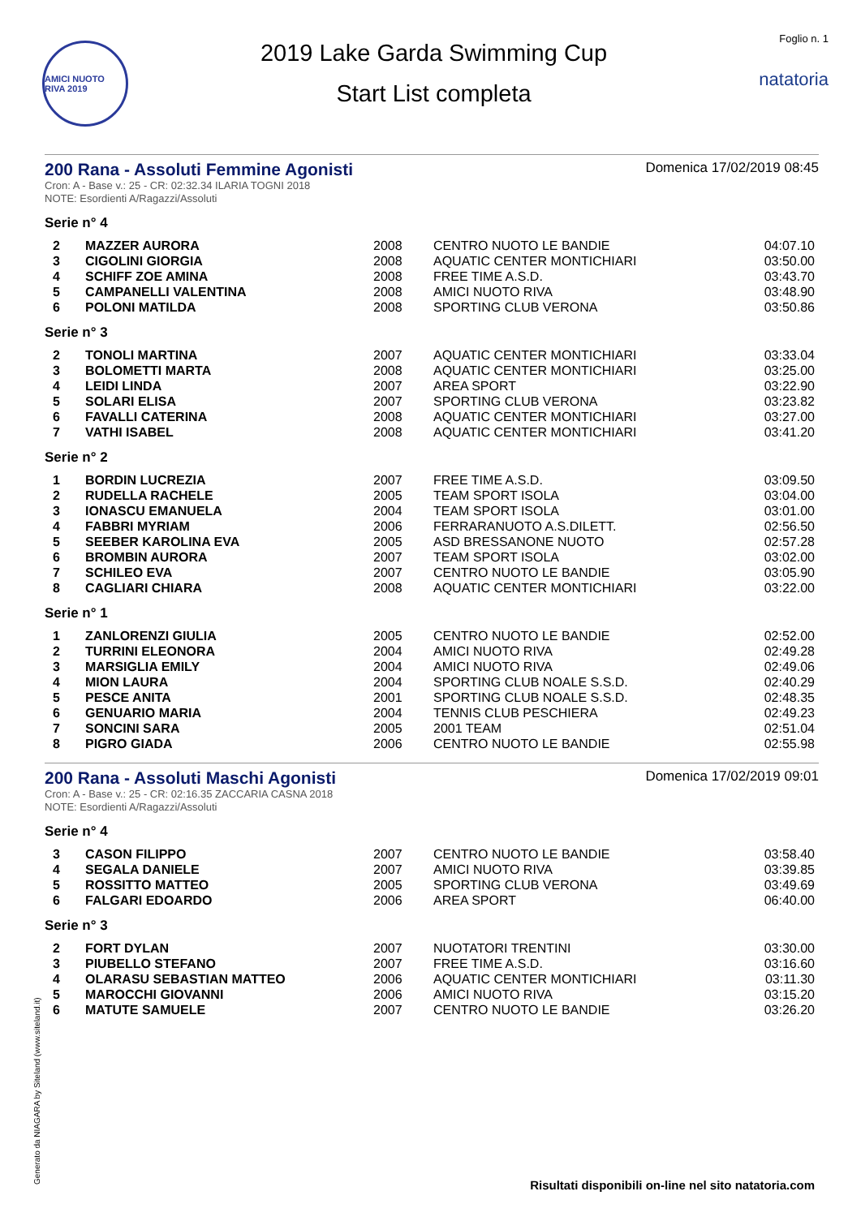AMICI NUOTO RIVA 2019
2019 Lake Garda Swimming Cup
Start List completa
Foglio n. 1
natatoria
200 Rana - Assoluti Femmine Agonisti
Domenica 17/02/2019 08:45
Cron: A - Base v.: 25 - CR: 02:32.34 ILARIA TOGNI 2018
NOTE: Esordienti A/Ragazzi/Assoluti
Serie n° 4
| 2 | MAZZER AURORA | 2008 | CENTRO NUOTO LE BANDIE | 04:07.10 |
| 3 | CIGOLINI GIORGIA | 2008 | AQUATIC CENTER MONTICHIARI | 03:50.00 |
| 4 | SCHIFF ZOE AMINA | 2008 | FREE TIME A.S.D. | 03:43.70 |
| 5 | CAMPANELLI VALENTINA | 2008 | AMICI NUOTO RIVA | 03:48.90 |
| 6 | POLONI MATILDA | 2008 | SPORTING CLUB VERONA | 03:50.86 |
Serie n° 3
| 2 | TONOLI MARTINA | 2007 | AQUATIC CENTER MONTICHIARI | 03:33.04 |
| 3 | BOLOMETTI MARTA | 2008 | AQUATIC CENTER MONTICHIARI | 03:25.00 |
| 4 | LEIDI LINDA | 2007 | AREA SPORT | 03:22.90 |
| 5 | SOLARI ELISA | 2007 | SPORTING CLUB VERONA | 03:23.82 |
| 6 | FAVALLI CATERINA | 2008 | AQUATIC CENTER MONTICHIARI | 03:27.00 |
| 7 | VATHI ISABEL | 2008 | AQUATIC CENTER MONTICHIARI | 03:41.20 |
Serie n° 2
| 1 | BORDIN LUCREZIA | 2007 | FREE TIME A.S.D. | 03:09.50 |
| 2 | RUDELLA RACHELE | 2005 | TEAM SPORT ISOLA | 03:04.00 |
| 3 | IONASCU EMANUELA | 2004 | TEAM SPORT ISOLA | 03:01.00 |
| 4 | FABBRI MYRIAM | 2006 | FERRARANUOTO A.S.DILETT. | 02:56.50 |
| 5 | SEEBER KAROLINA EVA | 2005 | ASD BRESSANONE NUOTO | 02:57.28 |
| 6 | BROMBIN AURORA | 2007 | TEAM SPORT ISOLA | 03:02.00 |
| 7 | SCHILEO EVA | 2007 | CENTRO NUOTO LE BANDIE | 03:05.90 |
| 8 | CAGLIARI CHIARA | 2008 | AQUATIC CENTER MONTICHIARI | 03:22.00 |
Serie n° 1
| 1 | ZANLORENZI GIULIA | 2005 | CENTRO NUOTO LE BANDIE | 02:52.00 |
| 2 | TURRINI ELEONORA | 2004 | AMICI NUOTO RIVA | 02:49.28 |
| 3 | MARSIGLIA EMILY | 2004 | AMICI NUOTO RIVA | 02:49.06 |
| 4 | MION LAURA | 2004 | SPORTING CLUB NOALE S.S.D. | 02:40.29 |
| 5 | PESCE ANITA | 2001 | SPORTING CLUB NOALE S.S.D. | 02:48.35 |
| 6 | GENUARIO MARIA | 2004 | TENNIS CLUB PESCHIERA | 02:49.23 |
| 7 | SONCINI SARA | 2005 | 2001 TEAM | 02:51.04 |
| 8 | PIGRO GIADA | 2006 | CENTRO NUOTO LE BANDIE | 02:55.98 |
200 Rana - Assoluti Maschi Agonisti
Domenica 17/02/2019 09:01
Cron: A - Base v.: 25 - CR: 02:16.35 ZACCARIA CASNA 2018
NOTE: Esordienti A/Ragazzi/Assoluti
Serie n° 4
| 3 | CASON FILIPPO | 2007 | CENTRO NUOTO LE BANDIE | 03:58.40 |
| 4 | SEGALA DANIELE | 2007 | AMICI NUOTO RIVA | 03:39.85 |
| 5 | ROSSITTO MATTEO | 2005 | SPORTING CLUB VERONA | 03:49.69 |
| 6 | FALGARI EDOARDO | 2006 | AREA SPORT | 06:40.00 |
Serie n° 3
| 2 | FORT DYLAN | 2007 | NUOTATORI TRENTINI | 03:30.00 |
| 3 | PIUBELLO STEFANO | 2007 | FREE TIME A.S.D. | 03:16.60 |
| 4 | OLARASU SEBASTIAN MATTEO | 2006 | AQUATIC CENTER MONTICHIARI | 03:11.30 |
| 5 | MAROCCHI GIOVANNI | 2006 | AMICI NUOTO RIVA | 03:15.20 |
| 6 | MATUTE SAMUELE | 2007 | CENTRO NUOTO LE BANDIE | 03:26.20 |
Generato da NIAGARA by Siteland (www.siteland.it)
Risultati disponibili on-line nel sito natatoria.com